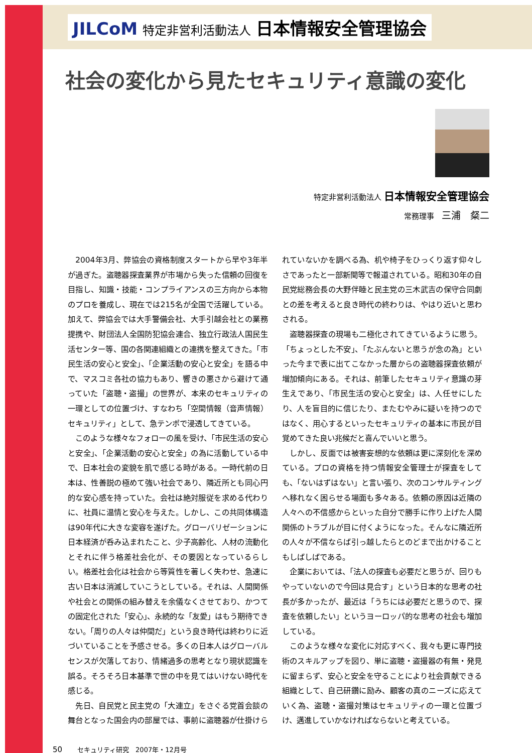JILCoM 特定非営利活動法人 日本情報安全管理協会
社会の変化から見たセキュリティ意識の変化
特定非営利活動法人 日本情報安全管理協会
常務理事　三浦　粲二
2004年3月、弊協会の資格制度スタートから早や3年半が過ぎた。盗聴器探査業界が市場から失った信頼の回復を目指し、知識・技能・コンプライアンスの三方向から本物のプロを養成し、現在では215名が全国で活躍している。加えて、弊協会では大手警備会社、大手引越会社との業務提携や、財団法人全国防犯協会連合、独立行政法人国民生活センター等、国の各関連組織との連携を整えてきた。「市民生活の安心と安全」、「企業活動の安心と安全」を語る中で、マスコミ各社の協力もあり、響きの悪さから避けて通っていた「盗聴・盗撮」の世界が、本来のセキュリティの一環としての位置づけ、すなわち「空間情報（音声情報）セキュリティ」として、急テンポで浸透してきている。
このような様々なフォローの風を受け、「市民生活の安心と安全」、「企業活動の安心と安全」の為に活動している中で、日本社会の変貌を肌で感じる時がある。一時代前の日本は、性善説の極めて強い社会であり、隣近所とも同心円的な安心感を持っていた。会社は絶対服従を求める代わりに、社員に温情と安心を与えた。しかし、この共同体構造は90年代に大きな変容を遂げた。グローバリゼーションに日本経済が呑み込まれたこと、少子高齢化、人材の流動化とそれに伴う格差社会化が、その要因となっているらしい。格差社会化は社会から等質性を著しく失わせ、急速に古い日本は消滅していこうとしている。それは、人間関係や社会との関係の組み替えを余儀なくさせており、かつての固定化された「安心」、永続的な「友愛」はもう期待できない。「周りの人々は仲間だ」という良き時代は終わりに近づいていることを予感させる。多くの日本人はグローバルセンスが欠落しており、情緒過多の思考となり現状認識を誤る。そろそろ日本基準で世の中を見てはいけない時代を感じる。
先日、自民党と民主党の「大連立」をさぐる党首会談の舞台となった国会内の部屋では、事前に盗聴器が仕掛けられていないかを調べる為、机や椅子をひっくり返す仰々しさであったと一部新聞等で報道されている。昭和30年の自民党総務会長の大野伴睦と民主党の三木武吉の保守合同劇との差を考えると良き時代の終わりは、やはり近いと思わされる。
盗聴器探査の現場も二極化されてきているように思う。「ちょっとした不安」、「たぶんないと思うが念の為」といった今まで表に出てこなかった層からの盗聴器探査依頼が増加傾向にある。それは、前筆したセキュリティ意識の芽生えであり、「市民生活の安心と安全」は、人任せにしたり、人を盲目的に信じたり、またむやみに疑いを持つのではなく、用心するといったセキュリティの基本に市民が目覚めてきた良い兆候だと喜んでいいと思う。
しかし、反面では被害妄想的な依頼は更に深刻化を深めている。プロの資格を持つ情報安全管理士が探査をしても、「ないはずはない」と言い張り、次のコンサルティングへ移れなく困らせる場面も多々ある。依頼の原因は近隣の人々への不信感からといった自分で勝手に作り上げた人間関係のトラブルが目に付くようになった。そんなに隣近所の人々が不信ならば引っ越したらとのどまで出かけることもしばしばである。
企業においては、「法人の探査も必要だと思うが、回りもやっていないので今回は見合す」という日本的な思考の社長が多かったが、最近は「うちには必要だと思うので、探査を依頼したい」というヨーロッパ的な思考の社会も増加している。
このような様々な変化に対応すべく、我々も更に専門技術のスキルアップを図り、単に盗聴・盗撮器の有無・発見に留まらず、安心と安全を守ることにより社会貢献できる組織として、自己研鑽に励み、顧客の真のニーズに応えていく為、盗聴・盗撮対策はセキュリティの一環と位置づけ、邁進していかなければならないと考えている。
50 セキュリティ研究　2007年・12月号